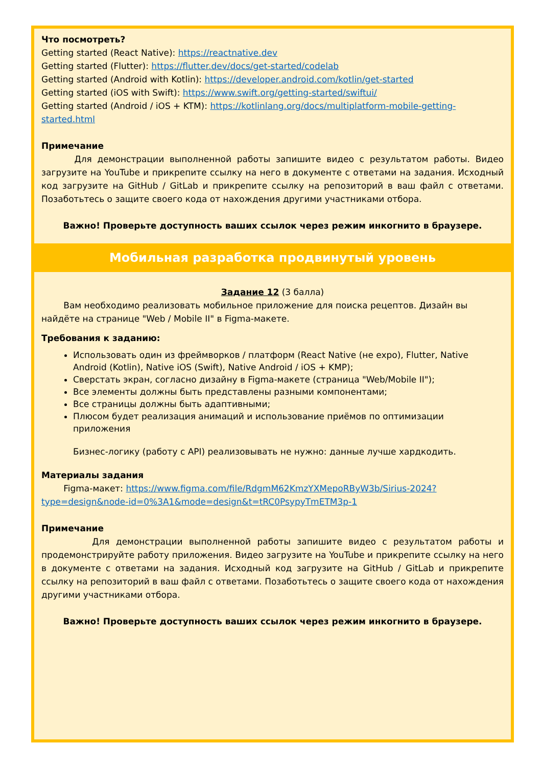Что посмотреть?
Getting started (React Native): https://reactnative.dev
Getting started (Flutter): https://flutter.dev/docs/get-started/codelab
Getting started (Android with Kotlin): https://developer.android.com/kotlin/get-started
Getting started (iOS with Swift): https://www.swift.org/getting-started/swiftui/
Getting started (Android / iOS + KTM): https://kotlinlang.org/docs/multiplatform-mobile-getting-started.html
Примечание
Для демонстрации выполненной работы запишите видео с результатом работы. Видео загрузите на YouTube и прикрепите ссылку на него в документе с ответами на задания. Исходный код загрузите на GitHub / GitLab и прикрепите ссылку на репозиторий в ваш файл с ответами. Позаботьтесь о защите своего кода от нахождения другими участниками отбора.
Важно! Проверьте доступность ваших ссылок через режим инкогнито в браузере.
Мобильная разработка продвинутый уровень
Задание 12 (3 балла)
Вам необходимо реализовать мобильное приложение для поиска рецептов. Дизайн вы найдёте на странице "Web / Mobile II" в Figma-макете.
Требования к заданию:
Использовать один из фреймворков / платформ (React Native (не expo), Flutter, Native Android (Kotlin), Native iOS (Swift), Native Android / iOS + KMP);
Сверстать экран, согласно дизайну в Figma-макете (страница "Web/Mobile II");
Все элементы должны быть представлены разными компонентами;
Все страницы должны быть адаптивными;
Плюсом будет реализация анимаций и использование приёмов по оптимизации приложения
Бизнес-логику (работу с API) реализовывать не нужно: данные лучше хардкодить.
Материалы задания
Figma-макет: https://www.figma.com/file/RdgmM62KmzYXMepoRByW3b/Sirius-2024?type=design&node-id=0%3A1&mode=design&t=tRC0PsypyTmETM3p-1
Примечание
Для демонстрации выполненной работы запишите видео с результатом работы и продемонстрируйте работу приложения. Видео загрузите на YouTube и прикрепите ссылку на него в документе с ответами на задания. Исходный код загрузите на GitHub / GitLab и прикрепите ссылку на репозиторий в ваш файл с ответами. Позаботьтесь о защите своего кода от нахождения другими участниками отбора.
Важно! Проверьте доступность ваших ссылок через режим инкогнито в браузере.